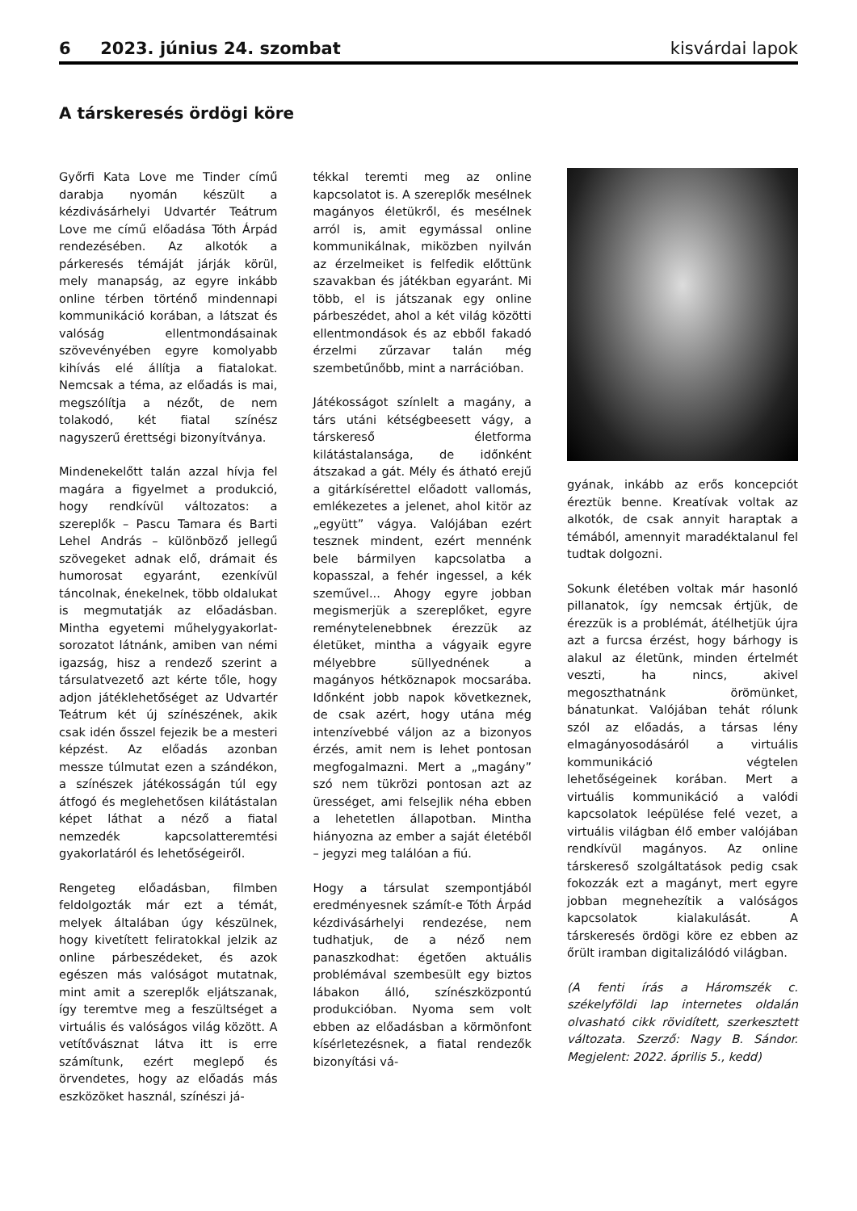6 2023. június 24. szombat kisvárdai lapok
A társkeresés ördögi köre
Győrfi Kata Love me Tinder című darabja nyomán készült a kézdivásárhelyi Udvartér Teátrum Love me című előadása Tóth Árpád rendezésében. Az alkotók a párkeresés témáját járják körül, mely manapság, az egyre inkább online térben történő mindennapi kommunikáció korában, a látszat és valóság ellentmondásainak szövevényében egyre komolyabb kihívás elé állítja a fiatalokat. Nemcsak a téma, az előadás is mai, megszólítja a nézőt, de nem tolakodó, két fiatal színész nagyszerű érettségi bizonyítványa.
Mindenekelőtt talán azzal hívja fel magára a figyelmet a produkció, hogy rendkívül változatos: a szereplők – Pascu Tamara és Barti Lehel András – különböző jellegű szövegeket adnak elő, drámait és humorosat egyaránt, ezenkívül táncolnak, énekelnek, több oldalukat is megmutatják az előadásban. Mintha egyetemi műhelygyakorlat-sorozatot látnánk, amiben van némi igazság, hisz a rendező szerint a társulatvezető azt kérte tőle, hogy adjon játéklehetőséget az Udvartér Teátrum két új színészének, akik csak idén ősszel fejezik be a mesteri képzést. Az előadás azonban messze túlmutat ezen a szándékon, a színészek játékosságán túl egy átfogó és meglehetősen kilátástalan képet láthat a néző a fiatal nemzedék kapcsolatteremtési gyakorlatáról és lehetőségeiről.
Rengeteg előadásban, filmben feldolgozták már ezt a témát, melyek általában úgy készülnek, hogy kivetített feliratokkal jelzik az online párbeszédeket, és azok egészen más valóságot mutatnak, mint amit a szereplők eljátszanak, így teremtve meg a feszültséget a virtuális és valóságos világ között. A vetítővásznat látva itt is erre számítunk, ezért meglepő és örvendetes, hogy az előadás más eszközöket használ, színészi já-
tékkal teremti meg az online kapcsolatot is. A szereplők mesélnek magányos életükről, és mesélnek arról is, amit egymással online kommunikálnak, miközben nyilván az érzelmeiket is felfedik előttünk szavakban és játékban egyaránt. Mi több, el is játszanak egy online párbeszédet, ahol a két világ közötti ellentmondások és az ebből fakadó érzelmi zűrzavar talán még szembetűnőbb, mint a narrációban.
Játékosságot színlelt a magány, a társ utáni kétségbeesett vágy, a társkereső életforma kilátástalansága, de időnként átszakad a gát. Mély és átható erejű a gitárkísérettel előadott vallomás, emlékezetes a jelenet, ahol kitör az „együtt” vágya. Valójában ezért tesznek mindent, ezért mennénk bele bármilyen kapcsolatba a kopasszal, a fehér ingessel, a kék szeművel... Ahogy egyre jobban megismerjük a szereplőket, egyre reménytelenebbnek érezzük az életüket, mintha a vágyaik egyre mélyebbre süllyednének a magányos hétköznapok mocsarába. Időnként jobb napok következnek, de csak azért, hogy utána még intenzívebbé váljon az a bizonyos érzés, amit nem is lehet pontosan megfogalmazni. Mert a „magány” szó nem tükrözi pontosan azt az ürességet, ami felsejlik néha ebben a lehetetlen állapotban. Mintha hiányozna az ember a saját életéből – jegyzi meg találóan a fiú.
Hogy a társulat szempontjából eredményesnek számít-e Tóth Árpád kézdivásárhelyi rendezése, nem tudhatjuk, de a néző nem panaszkodhat: égetően aktuális problémával szembesült egy biztos lábakon álló, színészközpontú produkcióban. Nyoma sem volt ebben az előadásban a körmönfont kísérletezésnek, a fiatal rendezők bizonyítási vá-
gyának, inkább az erős koncepciót éreztük benne. Kreatívak voltak az alkotók, de csak annyit haraptak a témából, amennyit maradéktalanul fel tudtak dolgozni.
Sokunk életében voltak már hasonló pillanatok, így nemcsak értjük, de érezzük is a problémát, átélhetjük újra azt a furcsa érzést, hogy bárhogy is alakul az életünk, minden értelmét veszti, ha nincs, akivel megoszthatnánk örömünket, bánatunkat. Valójában tehát rólunk szól az előadás, a társas lény elmagányosodásáról a virtuális kommunikáció végtelen lehetőségeinek korában. Mert a virtuális kommunikáció a valódi kapcsolatok leépülése felé vezet, a virtuális világban élő ember valójában rendkívül magányos. Az online társkereső szolgáltatások pedig csak fokozzák ezt a magányt, mert egyre jobban megnehezítik a valóságos kapcsolatok kialakulását. A társkeresés ördögi köre ez ebben az őrült iramban digitalizálódó világban.
(A fenti írás a Háromszék c. székelyföldi lap internetes oldalán olvasható cikk rövidített, szerkesztett változata. Szerző: Nagy B. Sándor. Megjelent: 2022. április 5., kedd)